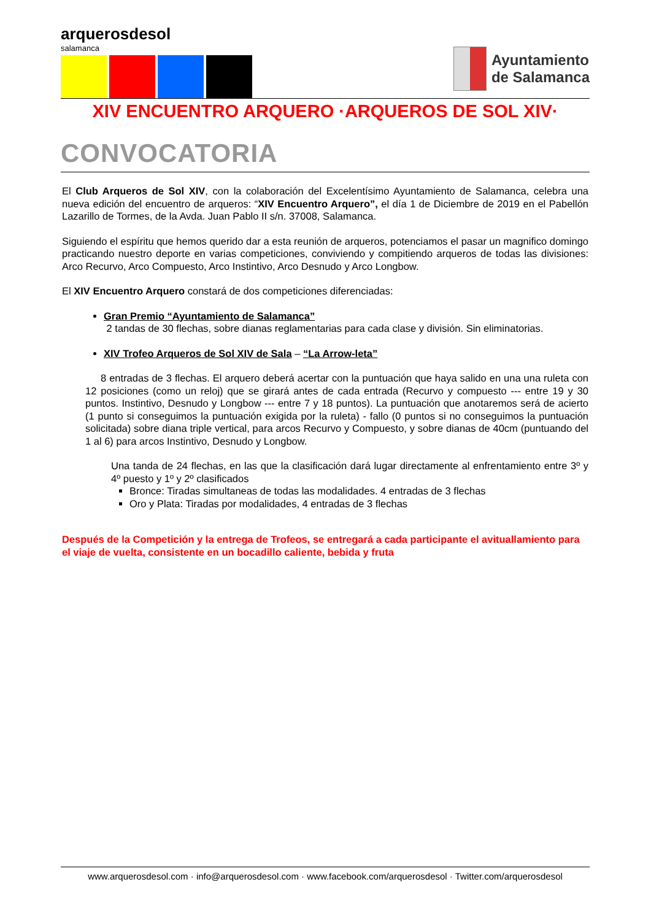arquerosdesol
salamanca
Ayuntamiento
de Salamanca
XIV ENCUENTRO ARQUERO ·ARQUEROS DE SOL XIV·
CONVOCATORIA
El Club Arqueros de Sol XIV, con la colaboración del Excelentísimo Ayuntamiento de Salamanca, celebra una nueva edición del encuentro de arqueros: “XIV Encuentro Arquero”, el día 1 de Diciembre de 2019 en el Pabellón Lazarillo de Tormes, de la Avda. Juan Pablo II s/n. 37008, Salamanca.
Siguiendo el espíritu que hemos querido dar a esta reunión de arqueros, potenciamos el pasar un magnifico domingo practicando nuestro deporte en varias competiciones, conviviendo y compitiendo arqueros de todas las divisiones: Arco Recurvo, Arco Compuesto, Arco Instintivo, Arco Desnudo y Arco Longbow.
El XIV Encuentro Arquero constará de dos competiciones diferenciadas:
Gran Premio “Ayuntamiento de Salamanca”
2 tandas de 30 flechas, sobre dianas reglamentarias para cada clase y división. Sin eliminatorias.
XIV Trofeo Arqueros de Sol XIV de Sala – “La Arrow-leta”
8 entradas de 3 flechas. El arquero deberá acertar con la puntuación que haya salido en una una ruleta con 12 posiciones (como un reloj) que se girará antes de cada entrada (Recurvo y compuesto --- entre 19 y 30 puntos. Instintivo, Desnudo y Longbow --- entre 7 y 18 puntos). La puntuación que anotaremos será de acierto (1 punto si conseguimos la puntuación exigida por la ruleta) - fallo (0 puntos si no conseguimos la puntuación solicitada) sobre diana triple vertical, para arcos Recurvo y Compuesto, y sobre dianas de 40cm (puntuando del 1 al 6) para arcos Instintivo, Desnudo y Longbow.
Una tanda de 24 flechas, en las que la clasificación dará lugar directamente al enfrentamiento entre 3º y 4º puesto y 1º y 2º clasificados
Bronce: Tiradas simultaneas de todas las modalidades. 4 entradas de 3 flechas
Oro y Plata: Tiradas por modalidades, 4 entradas de 3 flechas
Después de la Competición y la entrega de Trofeos, se entregará a cada participante el avituallamiento para el viaje de vuelta, consistente en un bocadillo caliente, bebida y fruta
www.arquerosdesol.com · info@arquerosdesol.com · www.facebook.com/arquerosdesol · Twitter.com/arquerosdesol